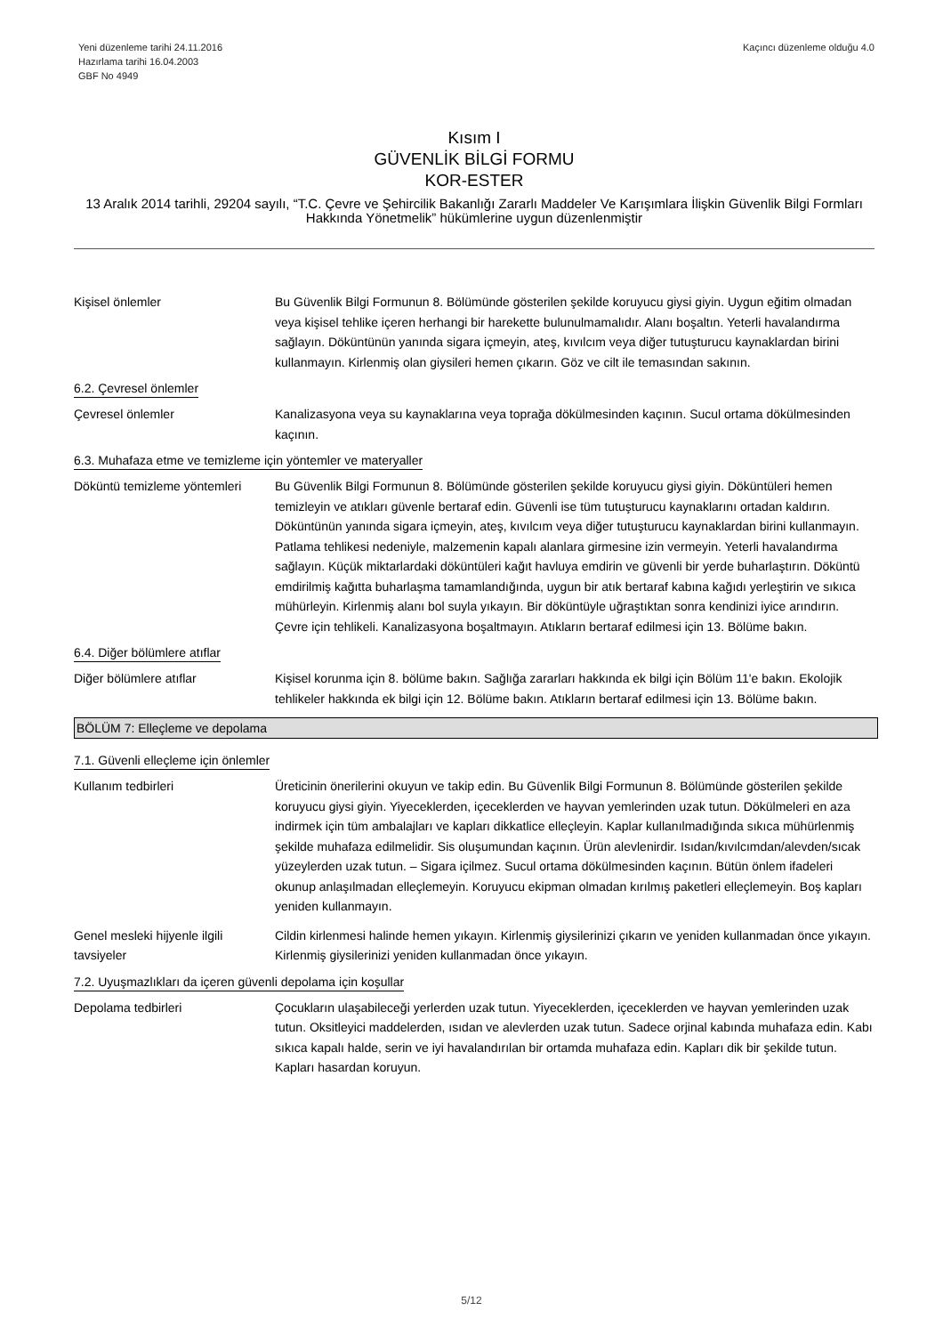Yeni düzenleme tarihi 24.11.2016
Hazırlama tarihi 16.04.2003
GBF No 4949
Kaçıncı düzenleme olduğu 4.0
Kısım I
GÜVENLİK BİLGİ FORMU
KOR-ESTER
13 Aralık 2014 tarihli, 29204 sayılı, “T.C. Çevre ve Şehircilik Bakanlığı Zararlı Maddeler Ve Karışımlara İlişkin Güvenlik Bilgi Formları Hakkında Yönetmelik” hükümlerine uygun düzenlenmiştir
Kişisel önlemler Bu Güvenlik Bilgi Formunun 8. Bölümünde gösterilen şekilde koruyucu giysi giyin. Uygun eğitim olmadan veya kişisel tehlike içeren herhangi bir harekette bulunulmamalıdır. Alanı boşaltın. Yeterli havalandırma sağlayın. Döküntünün yanında sigara içmeyin, ateş, kıvılcım veya diğer tutuşturucu kaynaklardan birini kullanmayın. Kirlenmiş olan giysileri hemen çıkarın. Göz ve cilt ile temasından sakının.
6.2. Çevresel önlemler
Çevresel önlemler Kanalizasyona veya su kaynaklarına veya toprağa dökülmesinden kaçının. Sucul ortama dökülmesinden kaçının.
6.3. Muhafaza etme ve temizleme için yöntemler ve materyaller
Döküntü temizleme yöntemleri
Bu Güvenlik Bilgi Formunun 8. Bölümünde gösterilen şekilde koruyucu giysi giyin. Döküntüleri hemen temizleyin ve atıkları güvenle bertaraf edin. Güvenli ise tüm tutuşturucu kaynaklarını ortadan kaldırın. Döküntünün yanında sigara içmeyin, ateş, kıvılcım veya diğer tutuşturucu kaynaklardan birini kullanmayın. Patlama tehlikesi nedeniyle, malzemenin kapalı alanlara girmesine izin vermeyin. Yeterli havalandırma sağlayın. Küçük miktarlardaki döküntüleri kağıt havluya emdirin ve güvenli bir yerde buharlaştırın. Döküntü emdirilmiş kağıtta buharlaşma tamamlandığında, uygun bir atık bertaraf kabına kağıdı yerleştirin ve sıkıca mühürleyin. Kirlenmiş alanı bol suyla yıkayın. Bir döküntüyle uğraştıktan sonra kendinizi iyice arındırın. Çevre için tehlikeli. Kanalizasyona boşaltmayın. Atıkların bertaraf edilmesi için 13. Bölüme bakın.
6.4. Diğer bölümlere atıflar
Diğer bölümlere atıflar Kişisel korunma için 8. bölüme bakın. Sağlığa zararları hakkında ek bilgi için Bölüm 11'e bakın. Ekolojik tehlikeler hakkında ek bilgi için 12. Bölüme bakın. Atıkların bertaraf edilmesi için 13. Bölüme bakın.
BÖLÜM 7: Elleçleme ve depolama
7.1. Güvenli elleçleme için önlemler
Kullanım tedbirleri Üreticinin önerilerini okuyun ve takip edin. Bu Güvenlik Bilgi Formunun 8. Bölümünde gösterilen şekilde koruyucu giysi giyin. Yiyeceklerden, içeceklerden ve hayvan yemlerinden uzak tutun. Dökülmeleri en aza indirmek için tüm ambalajları ve kapları dikkatlice elleçleyin. Kaplar kullanılmadığında sıkıca mühürlenmiş şekilde muhafaza edilmelidir. Sis oluşumundan kaçının. Ürün alevlenirdir. Isıdan/kıvılcımdan/alevden/sıcak yüzeylerden uzak tutun. – Sigara içilmez. Sucul ortama dökülmesinden kaçının. Bütün önlem ifadeleri okunup anlaşılmadan elleçlemeyin. Koruyucu ekipman olmadan kırılmış paketleri elleçlemeyin. Boş kapları yeniden kullanmayın.
Genel mesleki hijyenle ilgili tavsiyeler
Cildin kirlenmesi halinde hemen yıkayın. Kirlenmiş giysilerinizi çıkarın ve yeniden kullanmadan önce yıkayın. Kirlenmiş giysilerinizi yeniden kullanmadan önce yıkayın.
7.2. Uyuşmazlıkları da içeren güvenli depolama için koşullar
Depolama tedbirleri Çocukların ulaşabileceği yerlerden uzak tutun. Yiyeceklerden, içeceklerden ve hayvan yemlerinden uzak tutun. Oksitleyici maddelerden, ısıdan ve alevlerden uzak tutun. Sadece orjinal kabında muhafaza edin. Kabı sıkıca kapalı halde, serin ve iyi havalandırılan bir ortamda muhafaza edin. Kapları dik bir şekilde tutun. Kapları hasardan koruyun.
5/12